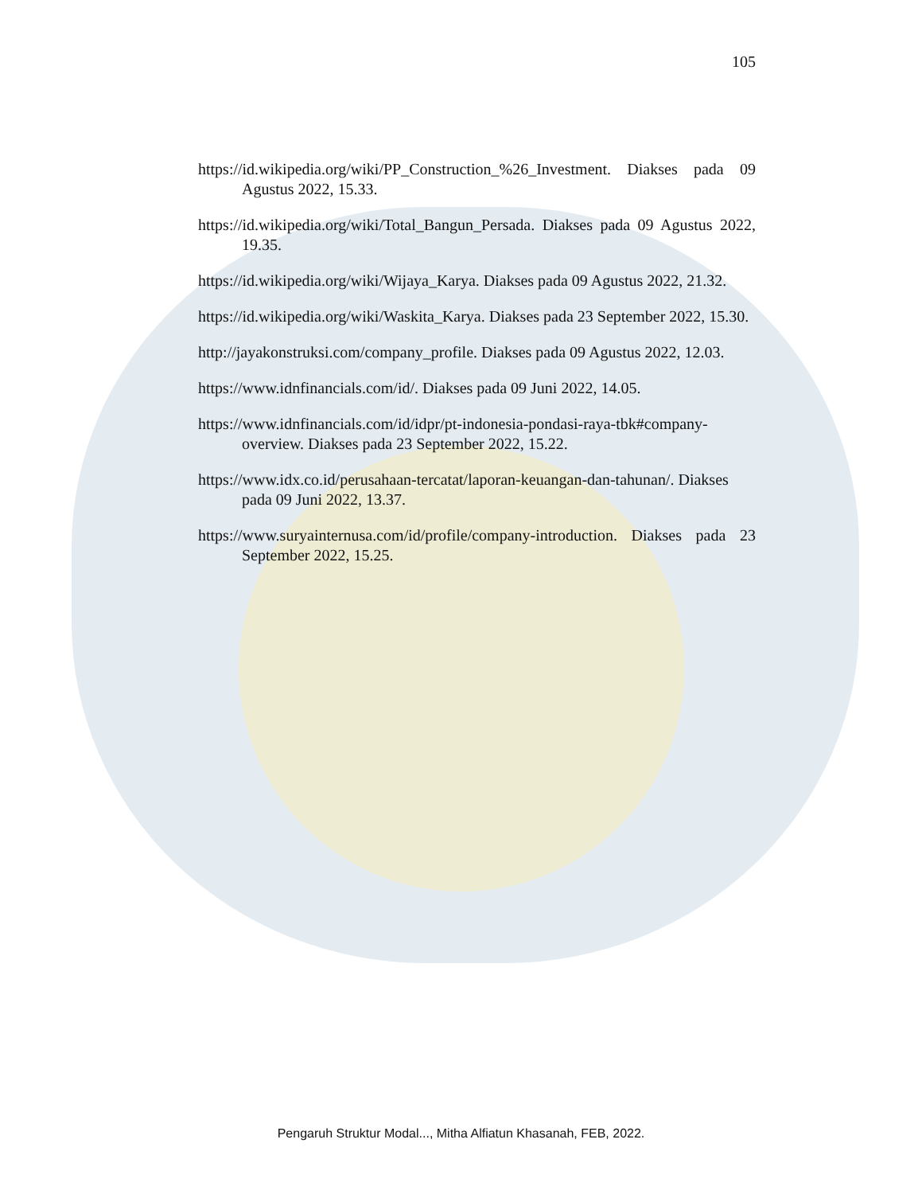105
https://id.wikipedia.org/wiki/PP_Construction_%26_Investment. Diakses pada 09 Agustus 2022, 15.33.
https://id.wikipedia.org/wiki/Total_Bangun_Persada. Diakses pada 09 Agustus 2022, 19.35.
https://id.wikipedia.org/wiki/Wijaya_Karya. Diakses pada 09 Agustus 2022, 21.32.
https://id.wikipedia.org/wiki/Waskita_Karya. Diakses pada 23 September 2022, 15.30.
http://jayakonstruksi.com/company_profile. Diakses pada 09 Agustus 2022, 12.03.
https://www.idnfinancials.com/id/. Diakses pada 09 Juni 2022, 14.05.
https://www.idnfinancials.com/id/idpr/pt-indonesia-pondasi-raya-tbk#company-overview. Diakses pada 23 September 2022, 15.22.
https://www.idx.co.id/perusahaan-tercatat/laporan-keuangan-dan-tahunan/. Diakses pada 09 Juni 2022, 13.37.
https://www.suryainternusa.com/id/profile/company-introduction. Diakses pada 23 September 2022, 15.25.
Pengaruh Struktur Modal..., Mitha Alfiatun Khasanah, FEB, 2022.